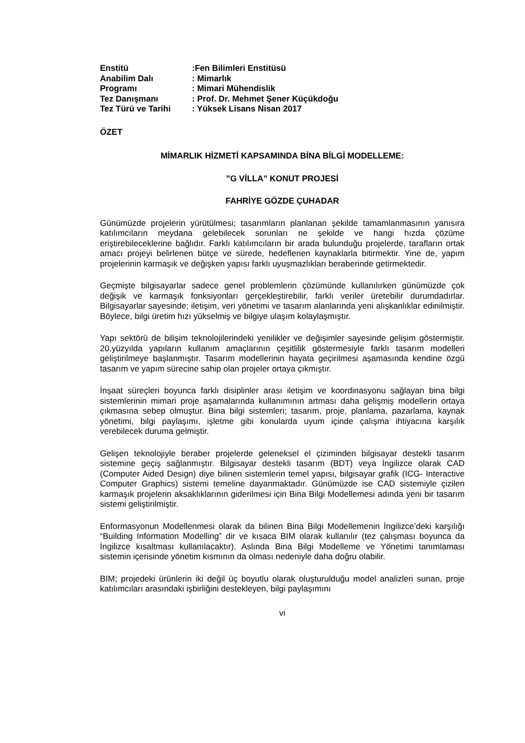| Enstitü | :Fen Bilimleri Enstitüsü |
| Anabilim Dalı | : Mimarlık |
| Programı | : Mimari Mühendislik |
| Tez Danışmanı | : Prof. Dr. Mehmet Şener Küçükdoğu |
| Tez Türü ve Tarihi | : Yüksek Lisans Nisan 2017 |
ÖZET
MİMARLIK HİZMETİ KAPSAMINDA BİNA BİLGİ MODELLEME:
"G VİLLA" KONUT PROJESİ
FAHRİYE GÖZDE ÇUHADAR
Günümüzde projelerin yürütülmesi; tasarımların planlanan şekilde tamamlanmasının yanısıra katılımcıların meydana gelebilecek sorunları ne şekilde ve hangi hızda çözüme eriştirebileceklerine bağlıdır. Farklı katılımcıların bir arada bulunduğu projelerde, tarafların ortak amacı projeyi belirlenen bütçe ve sürede, hedeflenen kaynaklarla bitirmektir. Yine de, yapım projelerinin karmaşık ve değişken yapısı farklı uyuşmazlıkları beraberinde getirmektedir.
Geçmişte bilgisayarlar sadece genel problemlerin çözümünde kullanılırken günümüzde çok değişik ve karmaşık fonksiyonları gerçekleştirebilir, farklı veriler üretebilir durumdadırlar. Bilgisayarlar sayesinde; iletişim, veri yönetimi ve tasarım alanlarında yeni alışkanlıklar edinilmiştir. Böylece, bilgi üretim hızı yükselmiş ve bilgiye ulaşım kolaylaşmıştır.
Yapı sektörü de bilişim teknolojilerindeki yenilikler ve değişimler sayesinde gelişim göstermiştir. 20.yüzyılda yapıların kullanım amaçlarının çeşitlilik göstermesiyle farklı tasarım modelleri geliştirilmeye başlanmıştır. Tasarım modellerinin hayata geçirilmesi aşamasında kendine özgü tasarım ve yapım sürecine sahip olan projeler ortaya çıkmıştır.
İnşaat süreçleri boyunca farklı disiplinler arası iletişim ve koordinasyonu sağlayan bina bilgi sistemlerinin mimari proje aşamalarında kullanımının artması daha gelişmiş modellerin ortaya çıkmasına sebep olmuştur. Bina bilgi sistemleri; tasarım, proje, planlama, pazarlama, kaynak yönetimi, bilgi paylaşımı, işletme gibi konularda uyum içinde çalışma ihtiyacına karşılık verebilecek duruma gelmiştir.
Gelişen teknolojiyle beraber projelerde geleneksel el çiziminden bilgisayar destekli tasarım sistemine geçiş sağlanmıştır. Bilgisayar destekli tasarım (BDT) veya İngilizce olarak CAD (Computer Aided Design) diye bilinen sistemlerin temel yapısı, bilgisayar grafik (ICG- Interactive Computer Graphics) sistemi temeline dayanmaktadır. Günümüzde ise CAD sistemiyle çizilen karmaşık projelerin aksaklıklarının giderilmesi için Bina Bilgi Modellemesi adında yeni bir tasarım sistemi geliştirilmiştir.
Enformasyonun Modellenmesi olarak da bilinen Bina Bilgi Modellemenin İngilizce’deki karşılığı “Building Information Modelling” dir ve kısaca BIM olarak kullanılır (tez çalışması boyunca da İngilizce kısaltması kullanılacaktır). Aslında Bina Bilgi Modelleme ve Yönetimi tanımlaması sistemin içerisinde yönetim kısmının da olması nedeniyle daha doğru olabilir.
BIM; projedeki ürünlerin iki değil üç boyutlu olarak oluşturulduğu model analizleri sunan, proje katılımcıları arasındaki işbirliğini destekleyen, bilgi paylaşımını
vi